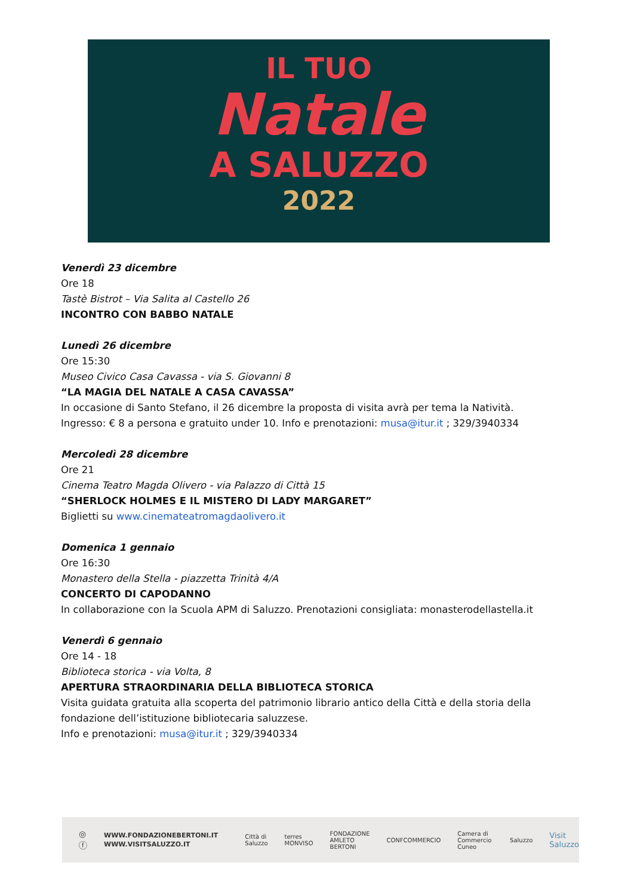IL TUO
Natale
A SALUZZO
2022
Venerdì 23 dicembre
Ore 18
Tastè Bistrot – Via Salita al Castello 26
INCONTRO CON BABBO NATALE
Lunedì 26 dicembre
Ore 15:30
Museo Civico Casa Cavassa - via S. Giovanni 8
“LA MAGIA DEL NATALE A CASA CAVASSA”
In occasione di Santo Stefano, il 26 dicembre la proposta di visita avrà per tema la Natività.
Ingresso: € 8 a persona e gratuito under 10. Info e prenotazioni: musa@itur.it ; 329/3940334
Mercoledì 28 dicembre
Ore 21
Cinema Teatro Magda Olivero - via Palazzo di Città 15
“SHERLOCK HOLMES E IL MISTERO DI LADY MARGARET”
Biglietti su www.cinemateatromagdaolivero.it
Domenica 1 gennaio
Ore 16:30
Monastero della Stella - piazzetta Trinità 4/A
CONCERTO DI CAPODANNO
In collaborazione con la Scuola APM di Saluzzo. Prenotazioni consigliata: monasterodellastella.it
Venerdì 6 gennaio
Ore 14 - 18
Biblioteca storica - via Volta, 8
APERTURA STRAORDINARIA DELLA BIBLIOTECA STORICA
Visita guidata gratuita alla scoperta del patrimonio librario antico della Città e della storia della fondazione dell’istituzione bibliotecaria saluzzese.
Info e prenotazioni: musa@itur.it ; 329/3940334
◎ ⓕ WWW.FONDAZIONEBERTONI.IT
WWW.VISITSALUZZO.IT Città di Saluzzo terres MONVISO FONDAZIONE AMLETO BERTONI CONFCOMMERCIO Camera di Commercio Cuneo Saluzzo Visit Saluzzo